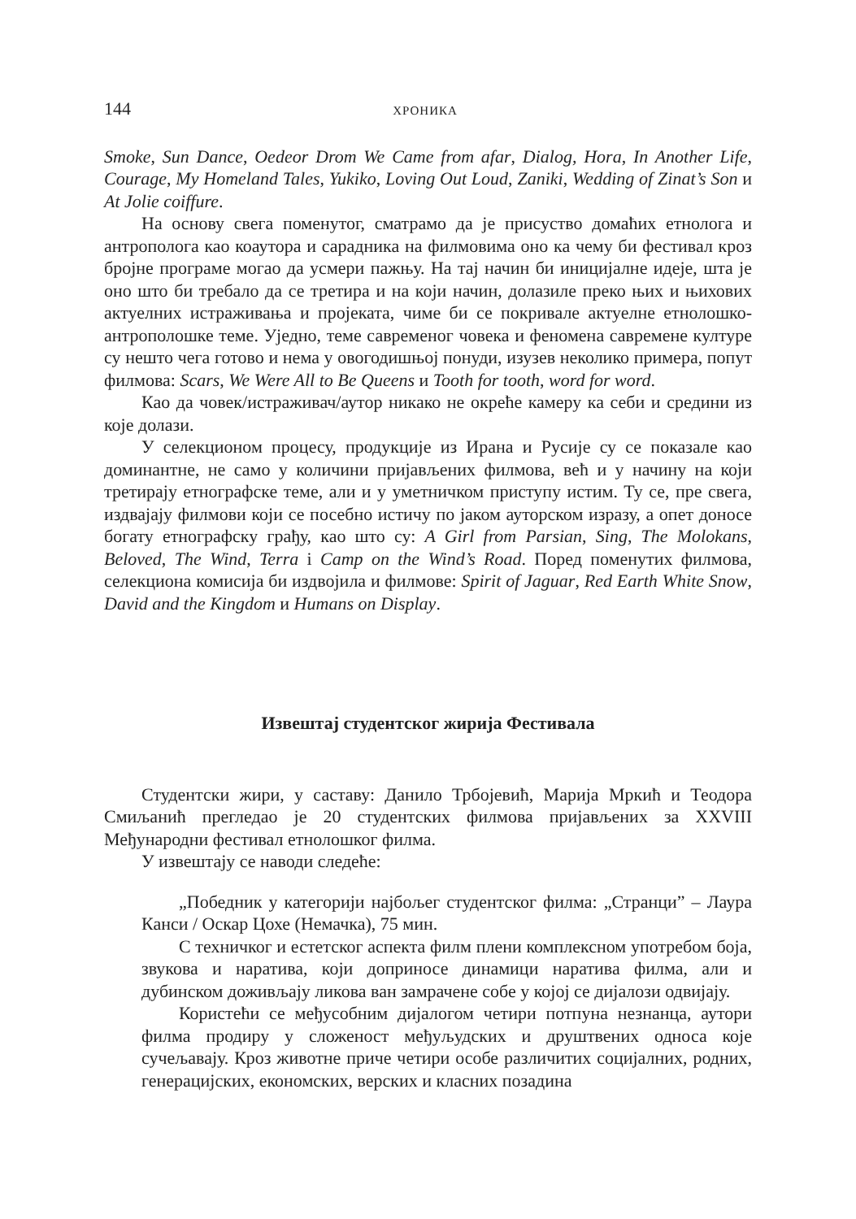144 ХРОНИКА
Smoke, Sun Dance, Oedeor Drom We Came from afar, Dialog, Hora, In Another Life, Courage, My Homeland Tales, Yukiko, Loving Out Loud, Zaniki, Wedding of Zinat’s Son и At Jolie coiffure.
На основу свега поменутог, сматрамо да је присуство домаћих етнолога и антрополога као коаутора и сарадника на филмовима оно ка чему би фестивал кроз бројне програме могао да усмери пажњу. На тај начин би иницијалне идеје, шта је оно што би требало да се третира и на који начин, долазиле преко њих и њихових актуелних истраживања и пројеката, чиме би се покривале актуелне етнолошко-антрополошке теме. Уједно, теме савременог човека и феномена савремене културе су нешто чега готово и нема у овогодишњој понуди, изузев неколико примера, попут филмова: Scars, We Were All to Be Queens и Tooth for tooth, word for word.
Као да човек/истраживач/аутор никако не окреће камеру ка себи и средини из које долази.
У селекционом процесу, продукције из Ирана и Русије су се показале као доминантне, не само у количини пријављених филмова, већ и у начину на који третирају етнографске теме, али и у уметничком приступу истим. Ту се, пре свега, издвајају филмови који се посебно истичу по јаком ауторском изразу, а опет доносе богату етнографску грађу, као што су: A Girl from Parsian, Sing, The Molokans, Beloved, The Wind, Terra i Camp on the Wind’s Road. Поред поменутих филмова, селекциона комисија би издвојила и филмове: Spirit of Jaguar, Red Earth White Snow, David and the Kingdom и Humans on Display.
Извештај студентског жирија Фестивала
Студентски жири, у саставу: Данило Трбојевић, Марија Мркић и Теодора Смиљанић прегледао је 20 студентских филмова пријављених за XXVIII Међународни фестивал етнолошког филма.
У извештају се наводи следеће:
„Победник у категорији најбољег студентског филма: „Странци” – Лаура Канси / Оскар Цохе (Немачка), 75 мин.
С техничког и естетског аспекта филм плени комплексном употребом боја, звукова и наратива, који доприносе динамици наратива филма, али и дубинском доживљају ликова ван замрачене собе у којој се дијалози одвијају.
Користећи се међусобним дијалогом четири потпуна незнанца, аутори филма продиру у сложеност међуљудских и друштвених односа које сучељавају. Кроз животне приче четири особе различитих социјалних, родних, генерацијских, економских, верских и класних позадина